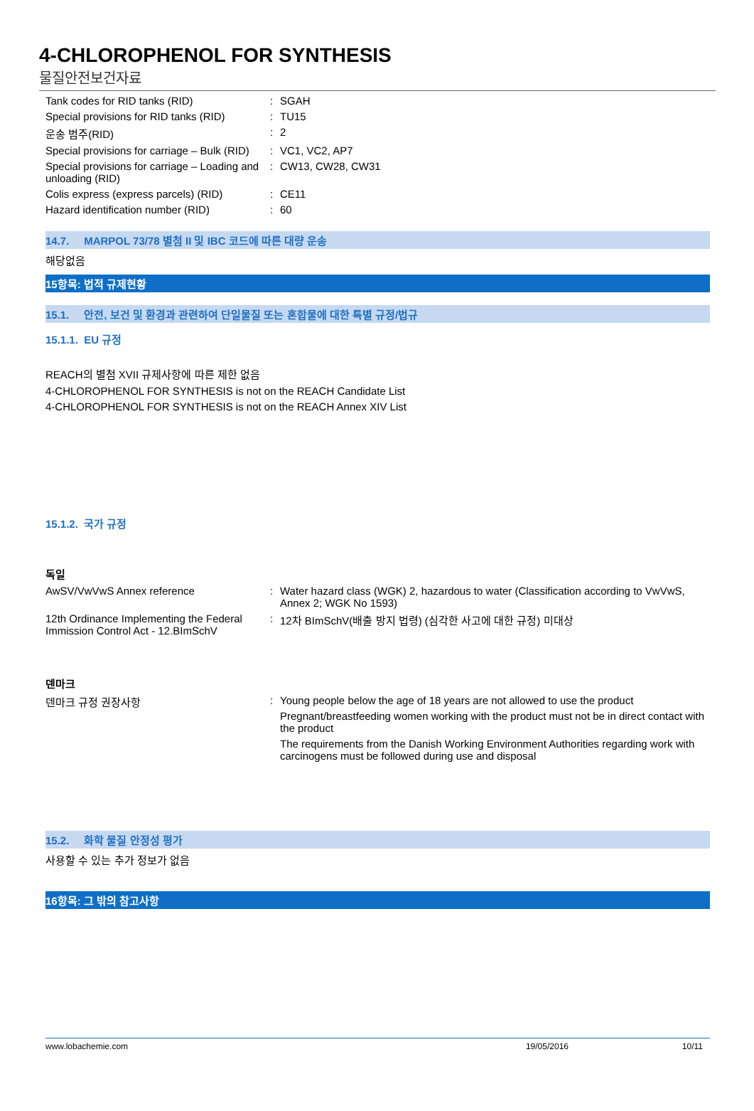4-CHLOROPHENOL FOR SYNTHESIS
물질안전보건자료
Tank codes for RID tanks (RID) : SGAH
Special provisions for RID tanks (RID)
: TU15
운송 범주(RID) : 2
Special provisions for carriage – Bulk (RID)
: VC1, VC2, AP7
Special provisions for carriage – Loading and unloading (RID)
: CW13, CW28, CW31
Colis express (express parcels) (RID)
: CE11
Hazard identification number (RID) : 60
14.7. MARPOL 73/78 별첨 II 및 IBC 코드에 따른 대량 운송
해당없음
15항목: 법적 규제현황
15.1. 안전, 보건 및 환경과 관련하여 단일물질 또는 혼합물에 대한 특별 규정/법규
15.1.1. EU 규정
REACH의 별첨 XVII 규제사항에 따른 제한 없음
4-CHLOROPHENOL FOR SYNTHESIS is not on the REACH Candidate List
4-CHLOROPHENOL FOR SYNTHESIS is not on the REACH Annex XIV List
15.1.2. 국가 규정
독일
AwSV/VwVwS Annex reference : Water hazard class (WGK) 2, hazardous to water (Classification according to VwVwS, Annex 2; WGK No 1593)
12th Ordinance Implementing the Federal Immission Control Act - 12.BImSchV
: 12차 BImSchV(배출 방지 법령) (심각한 사고에 대한 규정) 미대상
덴마크
덴마크 규정 권장사항 : Young people below the age of 18 years are not allowed to use the product
Pregnant/breastfeeding women working with the product must not be in direct contact with the product
The requirements from the Danish Working Environment Authorities regarding work with carcinogens must be followed during use and disposal
15.2. 화학 물질 안정성 평가
사용할 수 있는 추가 정보가 없음
16항목: 그 밖의 참고사항
www.lobachemie.com 19/05/2016 10/11